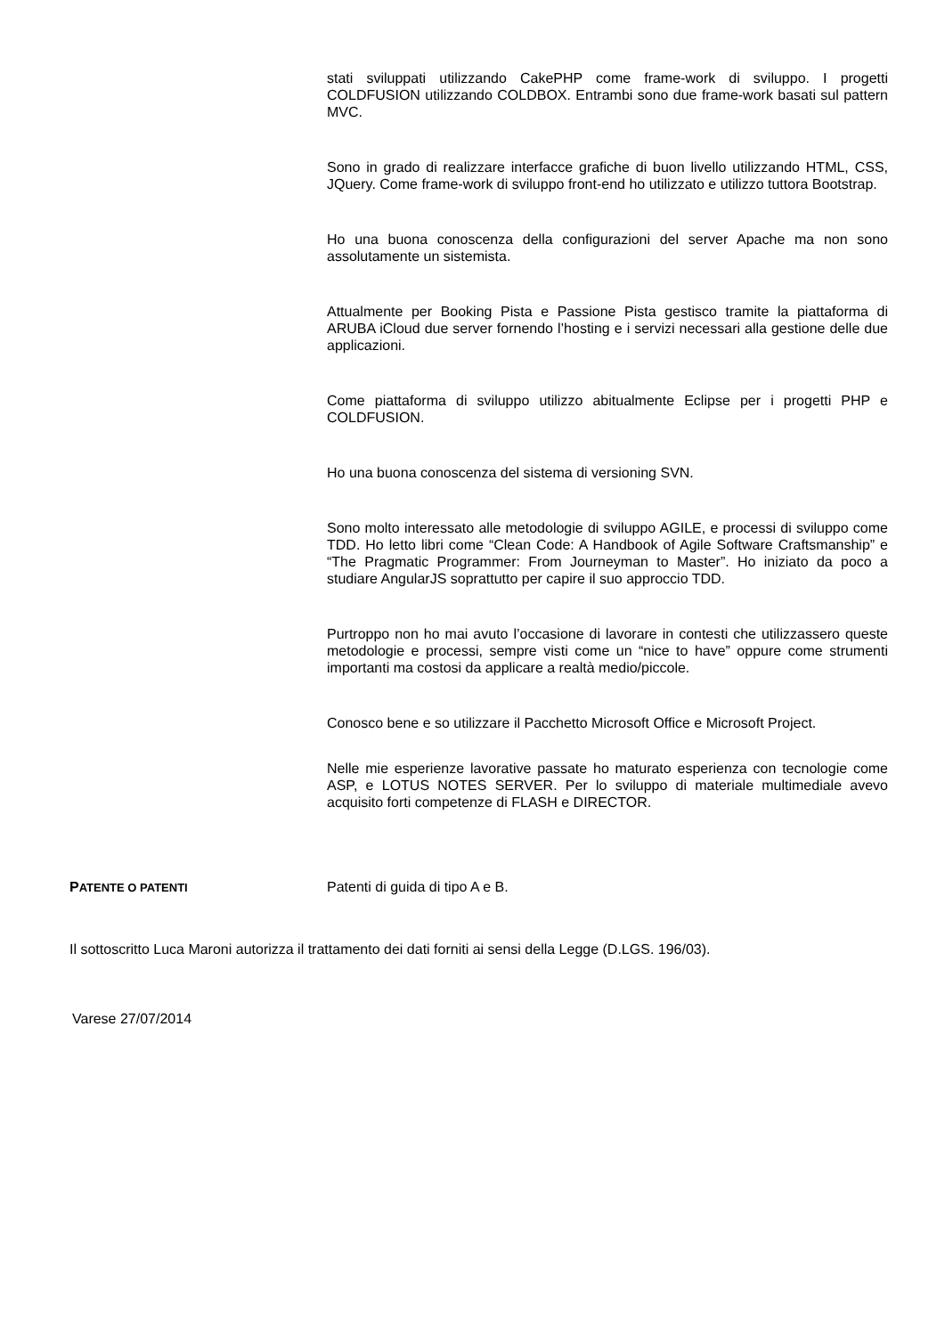stati sviluppati utilizzando CakePHP come frame-work di sviluppo. I progetti COLDFUSION utilizzando COLDBOX. Entrambi sono due frame-work basati sul pattern MVC.
Sono in grado di realizzare interfacce grafiche di buon livello utilizzando HTML, CSS, JQuery. Come frame-work di sviluppo front-end ho utilizzato e utilizzo tuttora Bootstrap.
Ho una buona conoscenza della configurazioni del server Apache ma non sono assolutamente un sistemista.
Attualmente per Booking Pista e Passione Pista gestisco tramite la piattaforma di ARUBA iCloud due server fornendo l’hosting e i servizi necessari alla gestione delle due applicazioni.
Come piattaforma di sviluppo utilizzo abitualmente Eclipse per i progetti PHP e COLDFUSION.
Ho una buona conoscenza del sistema di versioning SVN.
Sono molto interessato alle metodologie di sviluppo AGILE, e processi di sviluppo come TDD. Ho letto libri come “Clean Code: A Handbook of Agile Software Craftsmanship” e “The Pragmatic Programmer: From Journeyman to Master”. Ho iniziato da poco a studiare AngularJS soprattutto per capire il suo approccio TDD.
Purtroppo non ho mai avuto l’occasione di lavorare in contesti che utilizzassero queste metodologie e processi, sempre visti come un “nice to have” oppure come strumenti importanti ma costosi da applicare a realtà medio/piccole.
Conosco bene e so utilizzare il Pacchetto Microsoft Office e Microsoft Project.
Nelle mie esperienze lavorative passate ho maturato esperienza con tecnologie come ASP, e LOTUS NOTES SERVER. Per lo sviluppo di materiale multimediale avevo acquisito forti competenze di FLASH e DIRECTOR.
PATENTE O PATENTI
Patenti di guida di tipo A e B.
Il sottoscritto Luca Maroni autorizza il trattamento dei dati forniti ai sensi della Legge (D.LGS. 196/03).
Varese 27/07/2014